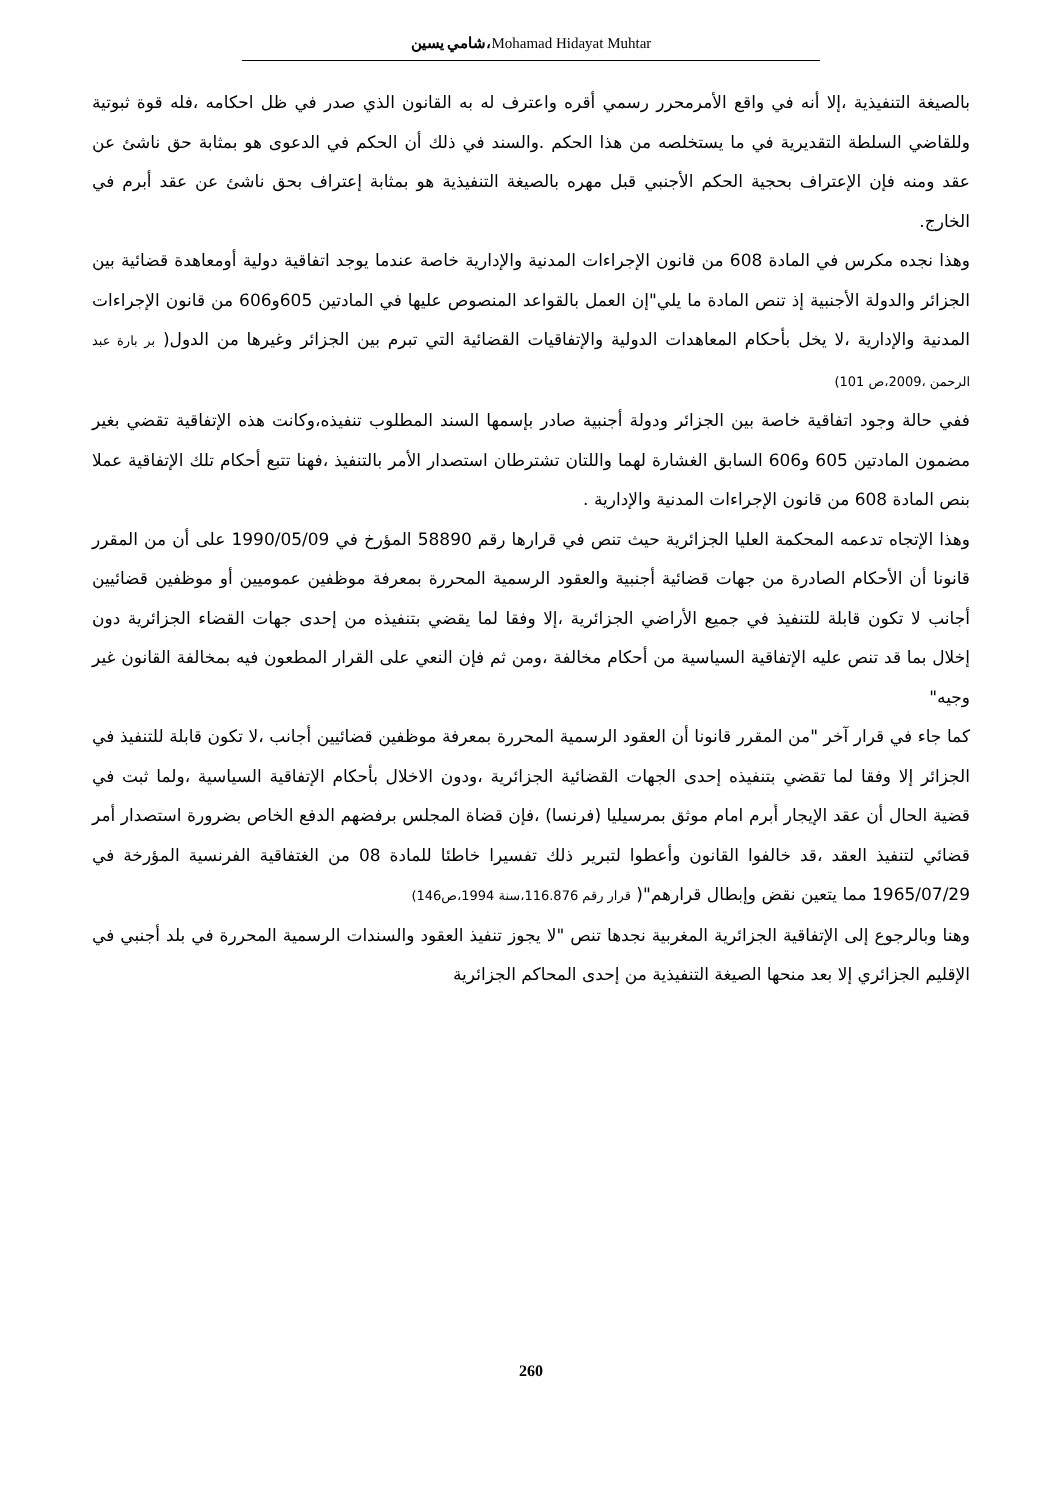شامي يسين،Mohamad Hidayat Muhtar
بالصيغة التنفيذية ،إلا أنه في واقع الأمرمحرر رسمي أقره واعترف له به القانون الذي صدر في ظل احكامه ،فله قوة ثبوتية وللقاضي السلطة التقديرية في ما يستخلصه من هذا الحكم .والسند في ذلك أن الحكم في الدعوى هو بمثابة حق ناشئ عن عقد ومنه فإن الإعتراف بحجية الحكم الأجنبي قبل مهره بالصيغة التنفيذية هو بمثابة إعتراف بحق ناشئ عن عقد أبرم في الخارج.
وهذا نجده مكرس في المادة 608 من قانون الإجراءات المدنية والإدارية خاصة عندما يوجد اتفاقية دولية أومعاهدة قضائية بين الجزائر والدولة الأجنبية إذ تنص المادة ما يلي"إن العمل بالقواعد المنصوص عليها في المادتين 605و606 من قانون الإجراءات المدنية والإدارية ،لا يخل بأحكام المعاهدات الدولية والإتفاقيات القضائية التي تبرم بين الجزائر وغيرها من الدول( بر بارة عبد الرحمن ،2009،ص 101)
ففي حالة وجود اتفاقية خاصة بين الجزائر ودولة أجنبية صادر بإسمها السند المطلوب تنفيذه،وكانت هذه الإتفاقية تقضي بغير مضمون المادتين 605 و606 السابق الغشارة لهما واللتان تشترطان استصدار الأمر بالتنفيذ ،فهنا تتبع أحكام تلك الإتفاقية عملا بنص المادة 608 من قانون الإجراءات المدنية والإدارية .
وهذا الإتجاه تدعمه المحكمة العليا الجزائرية حيث تنص في قرارها رقم 58890 المؤرخ في 1990/05/09 على أن من المقرر قانونا أن الأحكام الصادرة من جهات قضائية أجنبية والعقود الرسمية المحررة بمعرفة موظفين عموميين أو موظفين قضائيين أجانب لا تكون قابلة للتنفيذ في جميع الأراضي الجزائرية ،إلا وفقا لما يقضي بتنفيذه من إحدى جهات القضاء الجزائرية دون إخلال بما قد تنص عليه الإتفاقية السياسية من أحكام مخالفة ،ومن ثم فإن النعي على القرار المطعون فيه بمخالفة القانون غير وجيه"
كما جاء في قرار آخر "من المقرر قانونا أن العقود الرسمية المحررة بمعرفة موظفين قضائيين أجانب ،لا تكون قابلة للتنفيذ في الجزائر إلا وفقا لما تقضي بتنفيذه إحدى الجهات القضائية الجزائرية ،ودون الاخلال بأحكام الإتفاقية السياسية ،ولما ثبت في قضية الحال أن عقد الإيجار أبرم امام موثق بمرسيليا (فرنسا) ،فإن قضاة المجلس برفضهم الدفع الخاص بضرورة استصدار أمر قضائي لتنفيذ العقد ،قد خالفوا القانون وأعطوا لتبرير ذلك تفسيرا خاطئا للمادة 08 من الغتفاقية الفرنسية المؤرخة في 1965/07/29 مما يتعين نقض وإبطال قرارهم"( قرار رقم 116.876،سنة 1994،ص146)
وهنا وبالرجوع إلى الإتفاقية الجزائرية المغربية نجدها تنص "لا يجوز تنفيذ العقود والسندات الرسمية المحررة في بلد أجنبي في الإقليم الجزائري إلا بعد منحها الصيغة التنفيذية من إحدى المحاكم الجزائرية
260